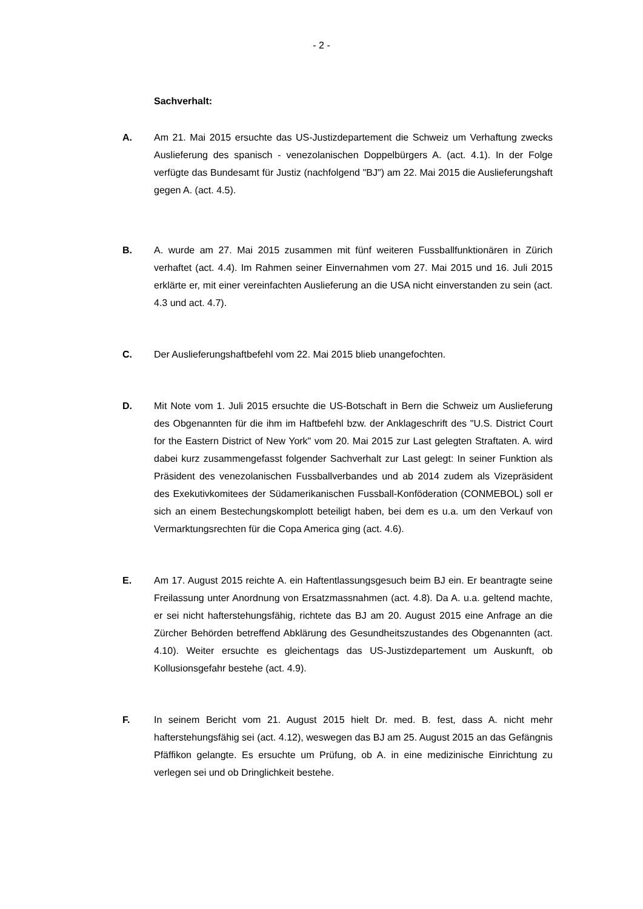- 2 -
Sachverhalt:
A. Am 21. Mai 2015 ersuchte das US-Justizdepartement die Schweiz um Verhaftung zwecks Auslieferung des spanisch - venezolanischen Doppelbürgers A. (act. 4.1). In der Folge verfügte das Bundesamt für Justiz (nachfolgend "BJ") am 22. Mai 2015 die Auslieferungshaft gegen A. (act. 4.5).
B. A. wurde am 27. Mai 2015 zusammen mit fünf weiteren Fussballfunktionären in Zürich verhaftet (act. 4.4). Im Rahmen seiner Einvernahmen vom 27. Mai 2015 und 16. Juli 2015 erklärte er, mit einer vereinfachten Auslieferung an die USA nicht einverstanden zu sein (act. 4.3 und act. 4.7).
C. Der Auslieferungshaftbefehl vom 22. Mai 2015 blieb unangefochten.
D. Mit Note vom 1. Juli 2015 ersuchte die US-Botschaft in Bern die Schweiz um Auslieferung des Obgenannten für die ihm im Haftbefehl bzw. der Anklageschrift des "U.S. District Court for the Eastern District of New York" vom 20. Mai 2015 zur Last gelegten Straftaten. A. wird dabei kurz zusammengefasst folgender Sachverhalt zur Last gelegt: In seiner Funktion als Präsident des venezolanischen Fussballverbandes und ab 2014 zudem als Vizepräsident des Exekutivkomitees der Südamerikanischen Fussball-Konföderation (CONMEBOL) soll er sich an einem Bestechungskomplott beteiligt haben, bei dem es u.a. um den Verkauf von Vermarktungsrechten für die Copa America ging (act. 4.6).
E. Am 17. August 2015 reichte A. ein Haftentlassungsgesuch beim BJ ein. Er beantragte seine Freilassung unter Anordnung von Ersatzmassnahmen (act. 4.8). Da A. u.a. geltend machte, er sei nicht hafterstehungsfähig, richtete das BJ am 20. August 2015 eine Anfrage an die Zürcher Behörden betreffend Abklärung des Gesundheitszustandes des Obgenannten (act. 4.10). Weiter ersuchte es gleichentags das US-Justizdepartement um Auskunft, ob Kollusionsgefahr bestehe (act. 4.9).
F. In seinem Bericht vom 21. August 2015 hielt Dr. med. B. fest, dass A. nicht mehr hafterstehungsfähig sei (act. 4.12), weswegen das BJ am 25. August 2015 an das Gefängnis Pfäffikon gelangte. Es ersuchte um Prüfung, ob A. in eine medizinische Einrichtung zu verlegen sei und ob Dringlichkeit bestehe.